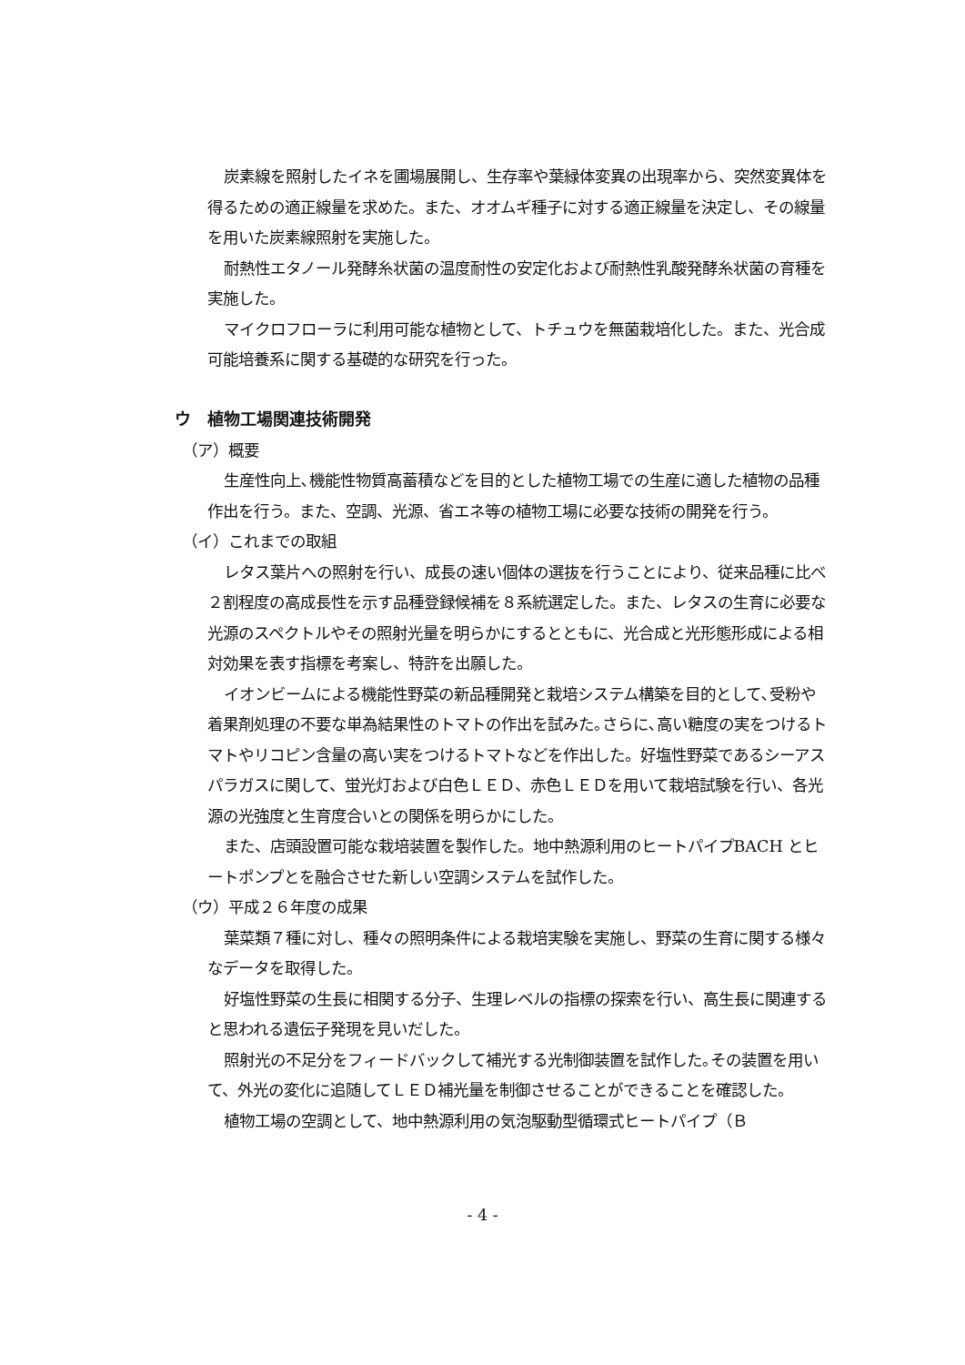炭素線を照射したイネを圃場展開し、生存率や葉緑体変異の出現率から、突然変異体を得るための適正線量を求めた。また、オオムギ種子に対する適正線量を決定し、その線量を用いた炭素線照射を実施した。
耐熱性エタノール発酵糸状菌の温度耐性の安定化および耐熱性乳酸発酵糸状菌の育種を実施した。
マイクロフローラに利用可能な植物として、トチュウを無菌栽培化した。また、光合成可能培養系に関する基礎的な研究を行った。
ウ　植物工場関連技術開発
（ア）概要
生産性向上､機能性物質高蓄積などを目的とした植物工場での生産に適した植物の品種作出を行う。また、空調、光源、省エネ等の植物工場に必要な技術の開発を行う。
（イ）これまでの取組
レタス葉片への照射を行い、成長の速い個体の選抜を行うことにより、従来品種に比べ２割程度の高成長性を示す品種登録候補を８系統選定した。また、レタスの生育に必要な光源のスペクトルやその照射光量を明らかにするとともに、光合成と光形態形成による相対効果を表す指標を考案し、特許を出願した。
イオンビームによる機能性野菜の新品種開発と栽培システム構築を目的として､受粉や着果剤処理の不要な単為結果性のトマトの作出を試みた｡さらに､高い糖度の実をつけるトマトやリコピン含量の高い実をつけるトマトなどを作出した。好塩性野菜であるシーアスパラガスに関して、蛍光灯および白色ＬＥＤ、赤色ＬＥＤを用いて栽培試験を行い、各光源の光強度と生育度合いとの関係を明らかにした。
また、店頭設置可能な栽培装置を製作した。地中熱源利用のヒートパイプBACH とヒートポンプとを融合させた新しい空調システムを試作した。
（ウ）平成２６年度の成果
葉菜類７種に対し、種々の照明条件による栽培実験を実施し、野菜の生育に関する様々なデータを取得した。
好塩性野菜の生長に相関する分子、生理レベルの指標の探索を行い、高生長に関連すると思われる遺伝子発現を見いだした。
照射光の不足分をフィードバックして補光する光制御装置を試作した｡その装置を用いて、外光の変化に追随してＬＥＤ補光量を制御させることができることを確認した。
植物工場の空調として、地中熱源利用の気泡駆動型循環式ヒートパイプ（Ｂ
- 4 -